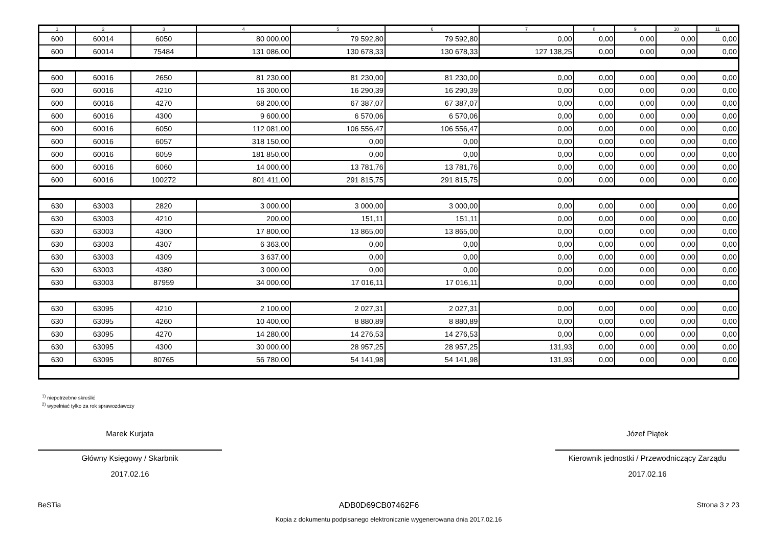| 1 | 2 | 3 | 4 | 5 | 6 | 7 | 8 | 9 | 10 | 11 |
| --- | --- | --- | --- | --- | --- | --- | --- | --- | --- | --- |
| 600 | 60014 | 6050 | 80 000,00 | 79 592,80 | 79 592,80 | 0,00 | 0,00 | 0,00 | 0,00 | 0,00 |
| 600 | 60014 | 75484 | 131 086,00 | 130 678,33 | 130 678,33 | 127 138,25 | 0,00 | 0,00 | 0,00 | 0,00 |
| 600 | 60016 | 2650 | 81 230,00 | 81 230,00 | 81 230,00 | 0,00 | 0,00 | 0,00 | 0,00 | 0,00 |
| 600 | 60016 | 4210 | 16 300,00 | 16 290,39 | 16 290,39 | 0,00 | 0,00 | 0,00 | 0,00 | 0,00 |
| 600 | 60016 | 4270 | 68 200,00 | 67 387,07 | 67 387,07 | 0,00 | 0,00 | 0,00 | 0,00 | 0,00 |
| 600 | 60016 | 4300 | 9 600,00 | 6 570,06 | 6 570,06 | 0,00 | 0,00 | 0,00 | 0,00 | 0,00 |
| 600 | 60016 | 6050 | 112 081,00 | 106 556,47 | 106 556,47 | 0,00 | 0,00 | 0,00 | 0,00 | 0,00 |
| 600 | 60016 | 6057 | 318 150,00 | 0,00 | 0,00 | 0,00 | 0,00 | 0,00 | 0,00 | 0,00 |
| 600 | 60016 | 6059 | 181 850,00 | 0,00 | 0,00 | 0,00 | 0,00 | 0,00 | 0,00 | 0,00 |
| 600 | 60016 | 6060 | 14 000,00 | 13 781,76 | 13 781,76 | 0,00 | 0,00 | 0,00 | 0,00 | 0,00 |
| 600 | 60016 | 100272 | 801 411,00 | 291 815,75 | 291 815,75 | 0,00 | 0,00 | 0,00 | 0,00 | 0,00 |
| 630 | 63003 | 2820 | 3 000,00 | 3 000,00 | 3 000,00 | 0,00 | 0,00 | 0,00 | 0,00 | 0,00 |
| 630 | 63003 | 4210 | 200,00 | 151,11 | 151,11 | 0,00 | 0,00 | 0,00 | 0,00 | 0,00 |
| 630 | 63003 | 4300 | 17 800,00 | 13 865,00 | 13 865,00 | 0,00 | 0,00 | 0,00 | 0,00 | 0,00 |
| 630 | 63003 | 4307 | 6 363,00 | 0,00 | 0,00 | 0,00 | 0,00 | 0,00 | 0,00 | 0,00 |
| 630 | 63003 | 4309 | 3 637,00 | 0,00 | 0,00 | 0,00 | 0,00 | 0,00 | 0,00 | 0,00 |
| 630 | 63003 | 4380 | 3 000,00 | 0,00 | 0,00 | 0,00 | 0,00 | 0,00 | 0,00 | 0,00 |
| 630 | 63003 | 87959 | 34 000,00 | 17 016,11 | 17 016,11 | 0,00 | 0,00 | 0,00 | 0,00 | 0,00 |
| 630 | 63095 | 4210 | 2 100,00 | 2 027,31 | 2 027,31 | 0,00 | 0,00 | 0,00 | 0,00 | 0,00 |
| 630 | 63095 | 4260 | 10 400,00 | 8 880,89 | 8 880,89 | 0,00 | 0,00 | 0,00 | 0,00 | 0,00 |
| 630 | 63095 | 4270 | 14 280,00 | 14 276,53 | 14 276,53 | 0,00 | 0,00 | 0,00 | 0,00 | 0,00 |
| 630 | 63095 | 4300 | 30 000,00 | 28 957,25 | 28 957,25 | 131,93 | 0,00 | 0,00 | 0,00 | 0,00 |
| 630 | 63095 | 80765 | 56 780,00 | 54 141,98 | 54 141,98 | 131,93 | 0,00 | 0,00 | 0,00 | 0,00 |
<sup>1)</sup> niepotrzebne skreślić
<sup>2)</sup> wypełniać tylko za rok sprawozdawczy
Marek Kurjata
Główny Księgowy / Skarbnik
2017.02.16
Józef Piątek
Kierownik jednostki / Przewodniczący Zarządu
2017.02.16
BeSTia ADB0D69CB07462F6 Strona 3 z 23
Kopia z dokumentu podpisanego elektronicznie wygenerowana dnia 2017.02.16